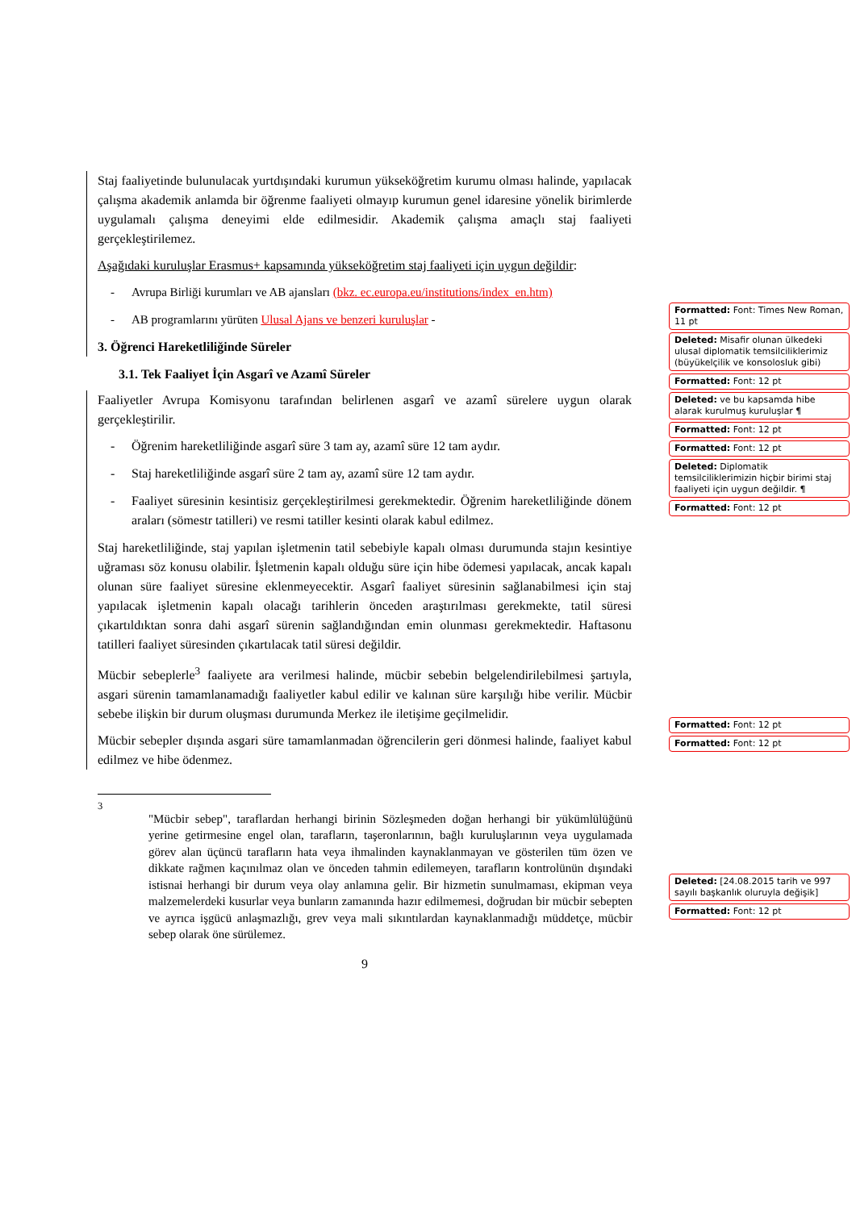Staj faaliyetinde bulunulacak yurtdışındaki kurumun yükseköğretim kurumu olması halinde, yapılacak çalışma akademik anlamda bir öğrenme faaliyeti olmayıp kurumun genel idaresine yönelik birimlerde uygulamalı çalışma deneyimi elde edilmesidir. Akademik çalışma amaçlı staj faaliyeti gerçekleştirilemez.
Aşağıdaki kuruluşlar Erasmus+ kapsamında yükseköğretim staj faaliyeti için uygun değildir:
- Avrupa Birliği kurumları ve AB ajansları (bkz. ec.europa.eu/institutions/index_en.htm)
- AB programlarını yürüten Ulusal Ajans ve benzeri kuruluşlar -
3. Öğrenci Hareketliliğinde Süreler
3.1. Tek Faaliyet İçin Asgarî ve Azamî Süreler
Faaliyetler Avrupa Komisyonu tarafından belirlenen asgarî ve azamî sürelere uygun olarak gerçekleştirilir.
- Öğrenim hareketliliğinde asgarî süre 3 tam ay, azamî süre 12 tam aydır.
- Staj hareketliliğinde asgarî süre 2 tam ay, azamî süre 12 tam aydır.
- Faaliyet süresinin kesintisiz gerçekleştirilmesi gerekmektedir. Öğrenim hareketliliğinde dönem araları (sömestr tatilleri) ve resmi tatiller kesinti olarak kabul edilmez.
Staj hareketliliğinde, staj yapılan işletmenin tatil sebebiyle kapalı olması durumunda stajın kesintiye uğraması söz konusu olabilir. İşletmenin kapalı olduğu süre için hibe ödemesi yapılacak, ancak kapalı olunan süre faaliyet süresine eklenmeyecektir. Asgarî faaliyet süresinin sağlanabilmesi için staj yapılacak işletmenin kapalı olacağı tarihlerin önceden araştırılması gerekmekte, tatil süresi çıkartıldıktan sonra dahi asgarî sürenin sağlandığından emin olunması gerekmektedir. Haftasonu tatilleri faaliyet süresinden çıkartılacak tatil süresi değildir.
Mücbir sebeplerle<sup>3</sup> faaliyete ara verilmesi halinde, mücbir sebebin belgelendirilebilmesi şartıyla, asgari sürenin tamamlanamadığı faaliyetler kabul edilir ve kalınan süre karşılığı hibe verilir. Mücbir sebebe ilişkin bir durum oluşması durumunda Merkez ile iletişime geçilmelidir.
Mücbir sebepler dışında asgari süre tamamlanmadan öğrencilerin geri dönmesi halinde, faaliyet kabul edilmez ve hibe ödenmez.
<sup>3</sup>
"Mücbir sebep", taraflardan herhangi birinin Sözleşmeden doğan herhangi bir yükümlülüğünü yerine getirmesine engel olan, tarafların, taşeronlarının, bağlı kuruluşlarının veya uygulamada görev alan üçüncü tarafların hata veya ihmalinden kaynaklanmayan ve gösterilen tüm özen ve dikkate rağmen kaçınılmaz olan ve önceden tahmin edilemeyen, tarafların kontrolünün dışındaki istisnai herhangi bir durum veya olay anlamına gelir. Bir hizmetin sunulmaması, ekipman veya malzemelerdeki kusurlar veya bunların zamanında hazır edilmemesi, doğrudan bir mücbir sebepten ve ayrıca işgücü anlaşmazlığı, grev veya mali sıkıntılardan kaynaklanmadığı müddetçe, mücbir sebep olarak öne sürülemez.
9
Formatted: Font: Times New Roman, 11 pt
Deleted: Misafir olunan ülkedeki ulusal diplomatik temsilciliklerimiz (büyükelçilik ve konsolosluk gibi)
Formatted: Font: 12 pt
Deleted: ve bu kapsamda hibe alarak kurulmuş kuruluşlar ¶
Formatted: Font: 12 pt
Formatted: Font: 12 pt
Deleted: Diplomatik temsilciliklerimizin hiçbir birimi staj faaliyeti için uygun değildir. ¶
Formatted: Font: 12 pt
Formatted: Font: 12 pt
Formatted: Font: 12 pt
Deleted: [24.08.2015 tarih ve 997 sayılı başkanlık oluruyla değişik]
Formatted: Font: 12 pt